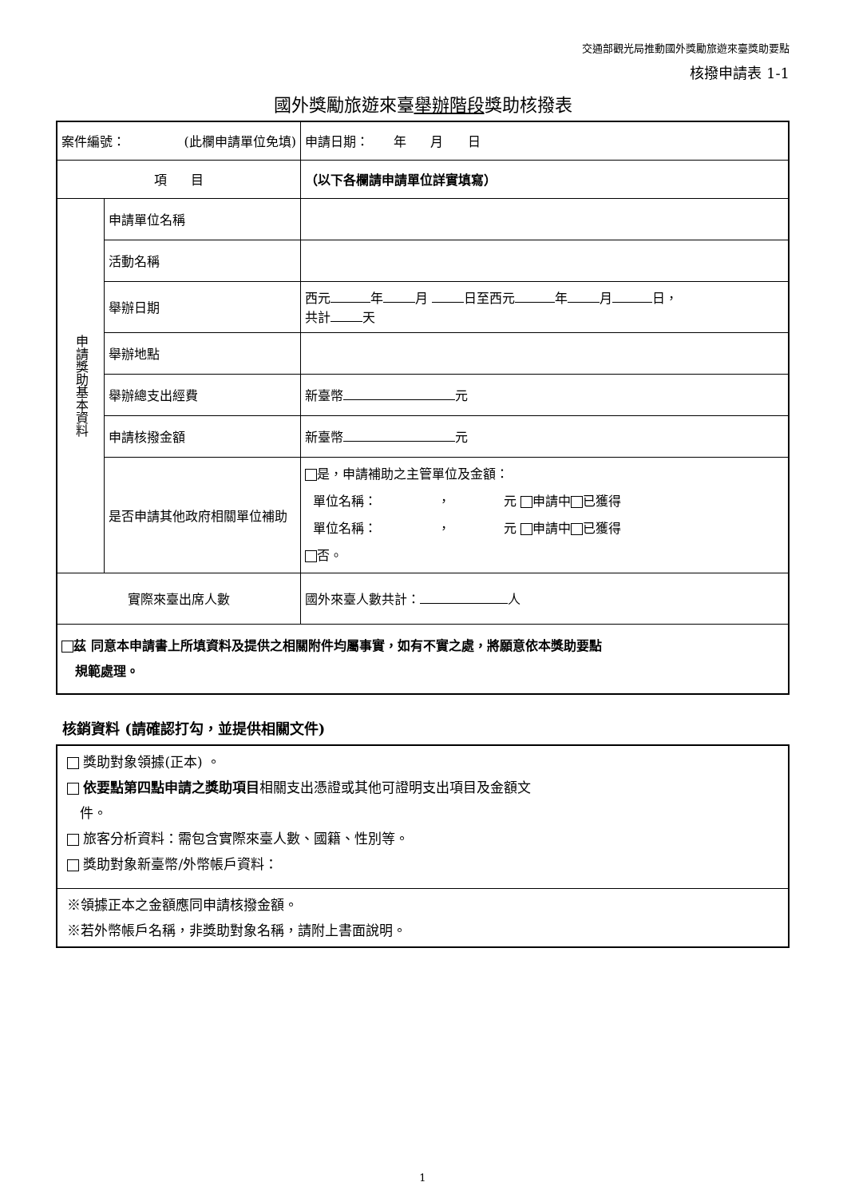交通部觀光局推動國外獎勵旅遊來臺獎助要點
核撥申請表 1-1
國外獎勵旅遊來臺舉辦階段獎助核撥表
| 案件編號： (此欄申請單位免填) | | 申請日期： 年 月 日 |
| 項 目 | | （以下各欄請申請單位詳實填寫） |
| 申請獎助基本資料 | 申請單位名稱 | |
| | 活動名稱 | |
| | 舉辦日期 | 西元 年 月 日至西元 年 月 日， 共計 天 |
| | 舉辦地點 | |
| | 舉辦總支出經費 | 新臺幣 元 |
| | 申請核撥金額 | 新臺幣 元 |
| | 是否申請其他政府相關單位補助 | 是，申請補助之主管單位及金額： 單位名稱： ， 元 申請中 已獲得 單位名稱： ， 元 申請中 已獲得 否。 |
| 實際來臺出席人數 | | 國外來臺人數共計： 人 |
| 茲 同意本申請書上所填資料及提供之相關附件均屬事實，如有不實之處，將願意依本獎助要點 規範處理。 | | |
核銷資料 (請確認打勾，並提供相關文件)
獎助對象領據(正本) 。
依要點第四點申請之獎助項目相關支出憑證或其他可證明支出項目及金額文
件。
旅客分析資料：需包含實際來臺人數、國籍、性別等。
獎助對象新臺幣/外幣帳戶資料：
※領據正本之金額應同申請核撥金額。
※若外幣帳戶名稱，非獎助對象名稱，請附上書面說明。
1